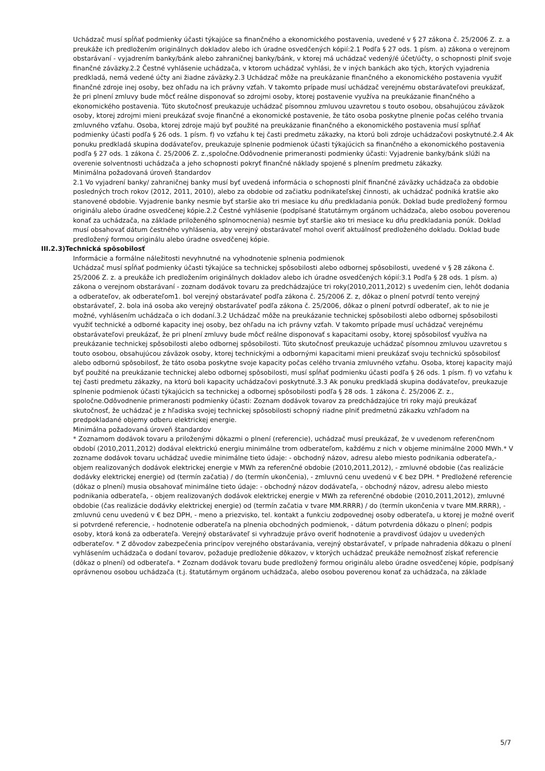Uchádzač musí spĺňať podmienky účasti týkajúce sa finančného a ekonomického postavenia, uvedené v § 27 zákona č. 25/2006 Z. z. a preukáže ich predložením originálnych dokladov alebo ich úradne osvedčených kópií:2.1 Podľa § 27 ods. 1 písm. a) zákona o verejnom obstarávaní - vyjadrením banky/bánk alebo zahraničnej banky/bánk, v ktorej má uchádzač vedený/é účet/účty, o schopnosti plniť svoje finančné záväzky.2.2 Čestné vyhlásenie uchádzača, v ktorom uchádzač vyhlási, že v iných bankách ako tých, ktorých vyjadrenia predkladá, nemá vedené účty ani žiadne záväzky.2.3 Uchádzač môže na preukázanie finančného a ekonomického postavenia využiť finančné zdroje inej osoby, bez ohľadu na ich právny vzťah. V takomto prípade musí uchádzač verejnému obstarávateľovi preukázať, že pri plnení zmluvy bude môcť reálne disponovať so zdrojmi osoby, ktorej postavenie využíva na preukázanie finančného a ekonomického postavenia. Túto skutočnosť preukazuje uchádzač písomnou zmluvou uzavretou s touto osobou, obsahujúcou záväzok osoby, ktorej zdrojmi mieni preukázať svoje finančné a ekonomické postavenie, že táto osoba poskytne plnenie počas celého trvania zmluvného vzťahu. Osoba, ktorej zdroje majú byť použité na preukázanie finančného a ekonomického postavenia musí spĺňať podmienky účasti podľa § 26 ods. 1 písm. f) vo vzťahu k tej časti predmetu zákazky, na ktorú boli zdroje uchádzačovi poskytnuté.2.4 Ak ponuku predkladá skupina dodávateľov, preukazuje splnenie podmienok účasti týkajúcich sa finančného a ekonomického postavenia podľa § 27 ods. 1 zákona č. 25/2006 Z. z.,spoločne.Odôvodnenie primeranosti podmienky účasti: Vyjadrenie banky/bánk slúži na overenie solventnosti uchádzača a jeho schopnosti pokryť finančné náklady spojené s plnením predmetu zákazky.
Minimálna požadovaná úroveň štandardov
2.1 Vo vyjadrení banky/ zahraničnej banky musí byť uvedená informácia o schopnosti plniť finančné záväzky uchádzača za obdobie posledných troch rokov (2012, 2011, 2010), alebo za obdobie od začiatku podnikateľskej činnosti, ak uchádzač podniká kratšie ako stanovené obdobie. Vyjadrenie banky nesmie byť staršie ako tri mesiace ku dňu predkladania ponúk. Doklad bude predložený formou originálu alebo úradne osvedčenej kópie.2.2 Čestné vyhlásenie (podpísané štatutárnym orgánom uchádzača, alebo osobou poverenou konať za uchádzača, na základe priloženého splnomocnenia) nesmie byť staršie ako tri mesiace ku dňu predkladania ponúk. Doklad musí obsahovať dátum čestného vyhlásenia, aby verejný obstarávateľ mohol overiť aktuálnosť predloženého dokladu. Doklad bude predložený formou originálu alebo úradne osvedčenej kópie.
III.2.3)Technická spôsobilosť
Informácie a formálne náležitosti nevyhnutné na vyhodnotenie splnenia podmienok
Uchádzač musí spĺňať podmienky účasti týkajúce sa technickej spôsobilosti alebo odbornej spôsobilosti, uvedené v § 28 zákona č. 25/2006 Z. z. a preukáže ich predložením originálnych dokladov alebo ich úradne osvedčených kópií:3.1 Podľa § 28 ods. 1 písm. a) zákona o verejnom obstarávaní - zoznam dodávok tovaru za predchádzajúce tri roky(2010,2011,2012) s uvedením cien, lehôt dodania a odberateľov, ak odberateľom1. bol verejný obstarávateľ podľa zákona č. 25/2006 Z. z, dôkaz o plnení potvrdí tento verejný obstarávateľ, 2. bola iná osoba ako verejný obstarávateľ podľa zákona č. 25/2006, dôkaz o plnení potvrdí odberateľ, ak to nie je možné, vyhlásením uchádzača o ich dodaní.3.2 Uchádzač môže na preukázanie technickej spôsobilosti alebo odbornej spôsobilosti využiť technické a odborné kapacity inej osoby, bez ohľadu na ich právny vzťah. V takomto prípade musí uchádzač verejnému obstarávateľovi preukázať, že pri plnení zmluvy bude môcť reálne disponovať s kapacitami osoby, ktorej spôsobilosť využíva na preukázanie technickej spôsobilosti alebo odbornej spôsobilosti. Túto skutočnosť preukazuje uchádzač písomnou zmluvou uzavretou s touto osobou, obsahujúcou záväzok osoby, ktorej technickými a odbornými kapacitami mieni preukázať svoju technickú spôsobilosť alebo odbornú spôsobilosť, že táto osoba poskytne svoje kapacity počas celého trvania zmluvného vzťahu. Osoba, ktorej kapacity majú byť použité na preukázanie technickej alebo odbornej spôsobilosti, musí spĺňať podmienku účasti podľa § 26 ods. 1 písm. f) vo vzťahu k tej časti predmetu zákazky, na ktorú boli kapacity uchádzačovi poskytnuté.3.3 Ak ponuku predkladá skupina dodávateľov, preukazuje splnenie podmienok účasti týkajúcich sa technickej a odbornej spôsobilosti podľa § 28 ods. 1 zákona č. 25/2006 Z. z., spoločne.Odôvodnenie primeranosti podmienky účasti: Zoznam dodávok tovarov za predchádzajúce tri roky majú preukázať skutočnosť, že uchádzač je z hľadiska svojej technickej spôsobilosti schopný riadne plniť predmetnú zákazku vzhľadom na predpokladané objemy odberu elektrickej energie.
Minimálna požadovaná úroveň štandardov
* Zoznamom dodávok tovaru a priloženými dôkazmi o plnení (referencie), uchádzač musí preukázať, že v uvedenom referenčnom období (2010,2011,2012) dodával elektrickú energiu minimálne trom odberateľom, každému z nich v objeme minimálne 2000 MWh.* V zozname dodávok tovaru uchádzač uvedie minimálne tieto údaje: - obchodný názov, adresu alebo miesto podnikania odberateľa,- objem realizovaných dodávok elektrickej energie v MWh za referenčné obdobie (2010,2011,2012), - zmluvné obdobie (čas realizácie dodávky elektrickej energie) od (termín začatia) / do (termín ukončenia), - zmluvnú cenu uvedenú v € bez DPH. * Predložené referencie (dôkaz o plnení) musia obsahovať minimálne tieto údaje: - obchodný názov dodávateľa, - obchodný názov, adresu alebo miesto podnikania odberateľa, - objem realizovaných dodávok elektrickej energie v MWh za referenčné obdobie (2010,2011,2012), zmluvné obdobie (čas realizácie dodávky elektrickej energie) od (termín začatia v tvare MM.RRRR) / do (termín ukončenia v tvare MM.RRRR), - zmluvnú cenu uvedenú v € bez DPH, - meno a priezvisko, tel. kontakt a funkciu zodpovednej osoby odberateľa, u ktorej je možné overiť si potvrdené referencie, - hodnotenie odberateľa na plnenia obchodných podmienok, - dátum potvrdenia dôkazu o plnení; podpis osoby, ktorá koná za odberateľa. Verejný obstarávateľ si vyhradzuje právo overiť hodnotenie a pravdivosť údajov u uvedených odberateľov. * Z dôvodov zabezpečenia princípov verejného obstarávania, verejný obstarávateľ, v prípade nahradenia dôkazu o plnení vyhlásením uchádzača o dodaní tovarov, požaduje predloženie dôkazov, v ktorých uchádzač preukáže nemožnosť získať referencie (dôkaz o plnení) od odberateľa. * Zoznam dodávok tovaru bude predložený formou originálu alebo úradne osvedčenej kópie, podpísaný oprávnenou osobou uchádzača (t.j. štatutárnym orgánom uchádzača, alebo osobou poverenou konať za uchádzača, na základe
5/7